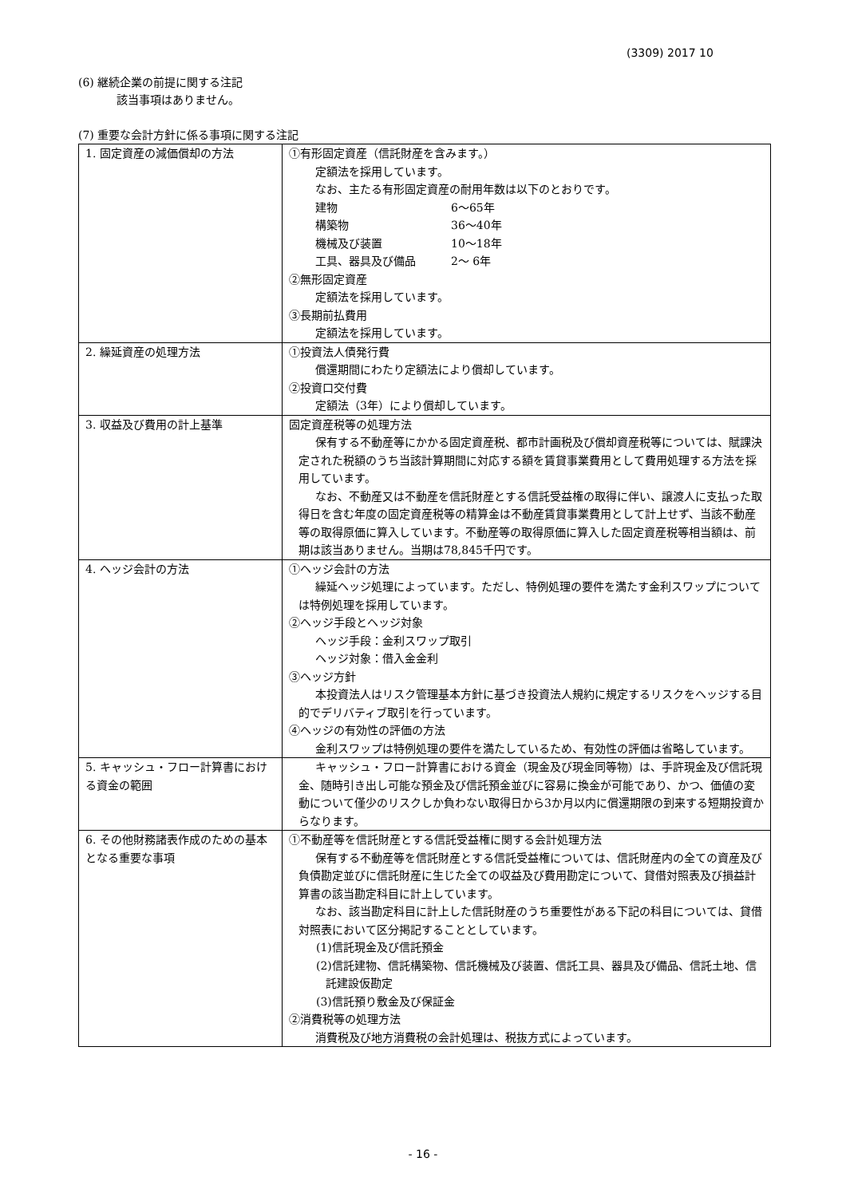(3309) 2017 10
(6) 継続企業の前提に関する注記
該当事項はありません。
(7) 重要な会計方針に係る事項に関する注記
| 1. 固定資産の減価償却の方法 | ①有形固定資産（信託財産を含みます。） 定額法を採用しています。 なお、主たる有形固定資産の耐用年数は以下のとおりです。 建物 6～65年 構築物 36～40年 機械及び装置 10～18年 工具、器具及び備品 2～ 6年 ②無形固定資産 定額法を採用しています。 ③長期前払費用 定額法を採用しています。 |
| 2. 繰延資産の処理方法 | ①投資法人債発行費 償還期間にわたり定額法により償却しています。 ②投資口交付費 定額法（3年）により償却しています。 |
| 3. 収益及び費用の計上基準 | 固定資産税等の処理方法 保有する不動産等にかかる固定資産税、都市計画税及び償却資産税等については、賦課決定された税額のうち当該計算期間に対応する額を賃貸事業費用として費用処理する方法を採用しています。 なお、不動産又は不動産を信託財産とする信託受益権の取得に伴い、譲渡人に支払った取得日を含む年度の固定資産税等の精算金は不動産賃貸事業費用として計上せず、当該不動産等の取得原価に算入しています。不動産等の取得原価に算入した固定資産税等相当額は、前期は該当ありません。当期は78,845千円です。 |
| 4. ヘッジ会計の方法 | ①ヘッジ会計の方法 繰延ヘッジ処理によっています。ただし、特例処理の要件を満たす金利スワップについては特例処理を採用しています。 ②ヘッジ手段とヘッジ対象 ヘッジ手段：金利スワップ取引 ヘッジ対象：借入金金利 ③ヘッジ方針 本投資法人はリスク管理基本方針に基づき投資法人規約に規定するリスクをヘッジする目的でデリバティブ取引を行っています。 ④ヘッジの有効性の評価の方法 金利スワップは特例処理の要件を満たしているため、有効性の評価は省略しています。 |
| 5. キャッシュ・フロー計算書における資金の範囲 | キャッシュ・フロー計算書における資金（現金及び現金同等物）は、手許現金及び信託現金、随時引き出し可能な預金及び信託預金並びに容易に換金が可能であり、かつ、価値の変動について僅少のリスクしか負わない取得日から3か月以内に償還期限の到来する短期投資からなります。 |
| 6. その他財務諸表作成のための基本となる重要な事項 | ①不動産等を信託財産とする信託受益権に関する会計処理方法 保有する不動産等を信託財産とする信託受益権については、信託財産内の全ての資産及び負債勘定並びに信託財産に生じた全ての収益及び費用勘定について、貸借対照表及び損益計算書の該当勘定科目に計上しています。 なお、該当勘定科目に計上した信託財産のうち重要性がある下記の科目については、貸借対照表において区分掲記することとしています。 (1)信託現金及び信託預金 (2)信託建物、信託構築物、信託機械及び装置、信託工具、器具及び備品、信託土地、信託建設仮勘定 (3)信託預り敷金及び保証金 ②消費税等の処理方法 消費税及び地方消費税の会計処理は、税抜方式によっています。 |
- 16 -